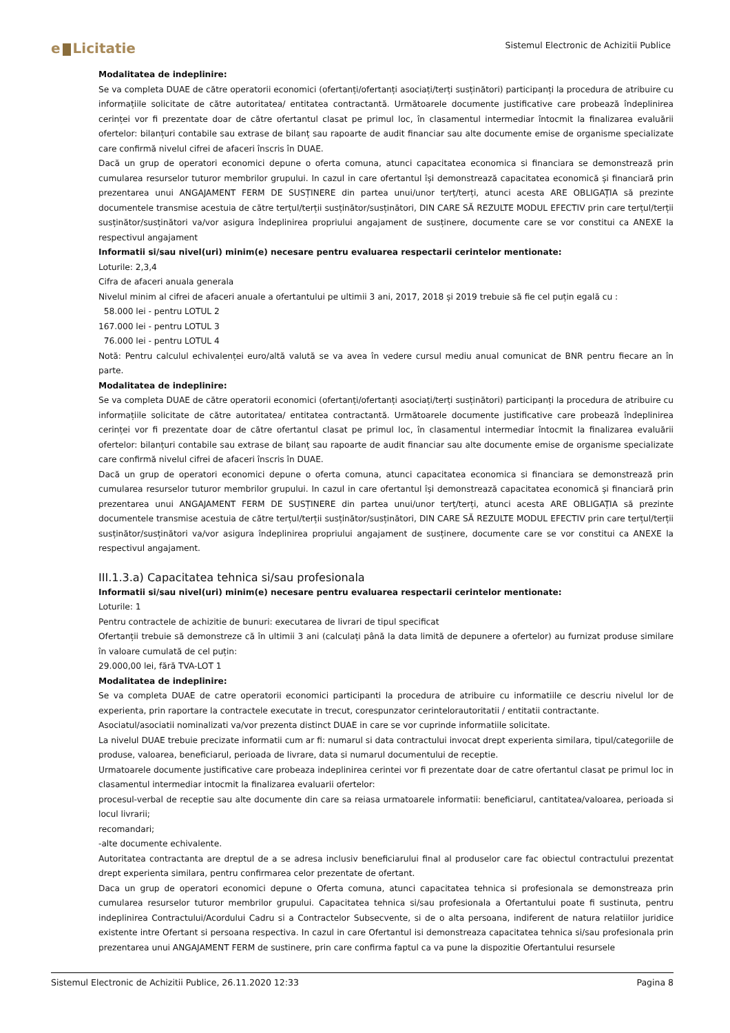e Licitatie
Sistemul Electronic de Achizitii Publice
Modalitatea de indeplinire:
Se va completa DUAE de către operatorii economici (ofertanți/ofertanți asociați/terți susținători) participanți la procedura de atribuire cu informațiile solicitate de către autoritatea/ entitatea contractantă. Următoarele documente justificative care probează îndeplinirea cerinței vor fi prezentate doar de către ofertantul clasat pe primul loc, în clasamentul intermediar întocmit la finalizarea evaluării ofertelor: bilanțuri contabile sau extrase de bilanț sau rapoarte de audit financiar sau alte documente emise de organisme specializate care confirmă nivelul cifrei de afaceri înscris în DUAE.
Dacă un grup de operatori economici depune o oferta comuna, atunci capacitatea economica si financiara se demonstrează prin cumularea resurselor tuturor membrilor grupului. In cazul in care ofertantul își demonstrează capacitatea economică și financiară prin prezentarea unui ANGAJAMENT FERM DE SUSȚINERE din partea unui/unor terț/terți, atunci acesta ARE OBLIGAȚIA să prezinte documentele transmise acestuia de către terțul/terții susținător/susținători, DIN CARE SĂ REZULTE MODUL EFECTIV prin care terțul/terții susținător/susținători va/vor asigura îndeplinirea propriului angajament de susținere, documente care se vor constitui ca ANEXE la respectivul angajament
Informatii si/sau nivel(uri) minim(e) necesare pentru evaluarea respectarii cerintelor mentionate:
Loturile: 2,3,4
Cifra de afaceri anuala generala
Nivelul minim al cifrei de afaceri anuale a ofertantului pe ultimii 3 ani, 2017, 2018 și 2019 trebuie să fie cel puțin egală cu :
58.000 lei - pentru LOTUL 2
167.000 lei - pentru LOTUL 3
76.000 lei - pentru LOTUL 4
Notă: Pentru calculul echivalenței euro/altă valută se va avea în vedere cursul mediu anual comunicat de BNR pentru fiecare an în parte.
Modalitatea de indeplinire:
Se va completa DUAE de către operatorii economici (ofertanți/ofertanți asociați/terți susținători) participanți la procedura de atribuire cu informațiile solicitate de către autoritatea/ entitatea contractantă. Următoarele documente justificative care probează îndeplinirea cerinței vor fi prezentate doar de către ofertantul clasat pe primul loc, în clasamentul intermediar întocmit la finalizarea evaluării ofertelor: bilanțuri contabile sau extrase de bilanț sau rapoarte de audit financiar sau alte documente emise de organisme specializate care confirmă nivelul cifrei de afaceri înscris în DUAE.
Dacă un grup de operatori economici depune o oferta comuna, atunci capacitatea economica si financiara se demonstrează prin cumularea resurselor tuturor membrilor grupului. In cazul in care ofertantul își demonstrează capacitatea economică și financiară prin prezentarea unui ANGAJAMENT FERM DE SUSȚINERE din partea unui/unor terț/terți, atunci acesta ARE OBLIGAȚIA să prezinte documentele transmise acestuia de către terțul/terții susținător/susținători, DIN CARE SĂ REZULTE MODUL EFECTIV prin care terțul/terții susținător/susținători va/vor asigura îndeplinirea propriului angajament de susținere, documente care se vor constitui ca ANEXE la respectivul angajament.
III.1.3.a) Capacitatea tehnica si/sau profesionala
Informatii si/sau nivel(uri) minim(e) necesare pentru evaluarea respectarii cerintelor mentionate:
Loturile: 1
Pentru contractele de achizitie de bunuri: executarea de livrari de tipul specificat
Ofertanții trebuie să demonstreze că în ultimii 3 ani (calculați până la data limită de depunere a ofertelor) au furnizat produse similare în valoare cumulată de cel puțin:
29.000,00 lei, fără TVA-LOT 1
Modalitatea de indeplinire:
Se va completa DUAE de catre operatorii economici participanti la procedura de atribuire cu informatiile ce descriu nivelul lor de experienta, prin raportare la contractele executate in trecut, corespunzator cerintelorautoritatii / entitatii contractante.
Asociatul/asociatii nominalizati va/vor prezenta distinct DUAE in care se vor cuprinde informatiile solicitate.
La nivelul DUAE trebuie precizate informatii cum ar fi: numarul si data contractului invocat drept experienta similara, tipul/categoriile de produse, valoarea, beneficiarul, perioada de livrare, data si numarul documentului de receptie.
Urmatoarele documente justificative care probeaza indeplinirea cerintei vor fi prezentate doar de catre ofertantul clasat pe primul loc in clasamentul intermediar intocmit la finalizarea evaluarii ofertelor:
procesul-verbal de receptie sau alte documente din care sa reiasa urmatoarele informatii: beneficiarul, cantitatea/valoarea, perioada si locul livrarii;
recomandari;
-alte documente echivalente.
Autoritatea contractanta are dreptul de a se adresa inclusiv beneficiarului final al produselor care fac obiectul contractului prezentat drept experienta similara, pentru confirmarea celor prezentate de ofertant.
Daca un grup de operatori economici depune o Oferta comuna, atunci capacitatea tehnica si profesionala se demonstreaza prin cumularea resurselor tuturor membrilor grupului. Capacitatea tehnica si/sau profesionala a Ofertantului poate fi sustinuta, pentru indeplinirea Contractului/Acordului Cadru si a Contractelor Subsecvente, si de o alta persoana, indiferent de natura relatiilor juridice existente intre Ofertant si persoana respectiva. In cazul in care Ofertantul isi demonstreaza capacitatea tehnica si/sau profesionala prin prezentarea unui ANGAJAMENT FERM de sustinere, prin care confirma faptul ca va pune la dispozitie Ofertantului resursele
Sistemul Electronic de Achizitii Publice, 26.11.2020 12:33 Pagina 8